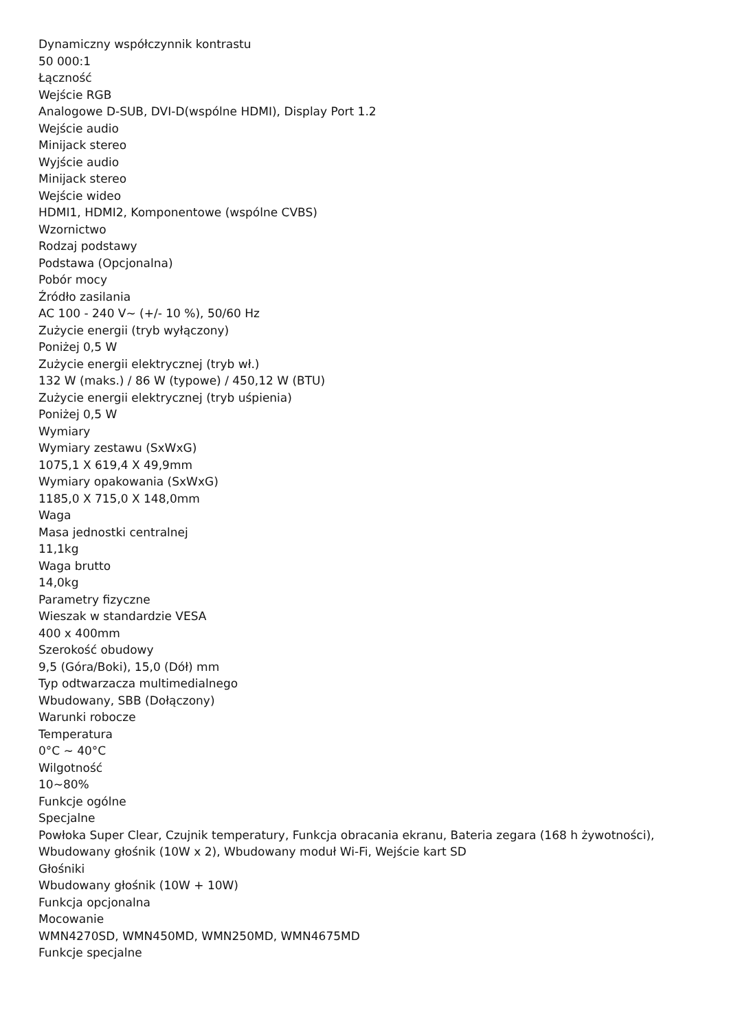Dynamiczny współczynnik kontrastu
50 000:1
Łączność
Wejście RGB
Analogowe D-SUB, DVI-D(wspólne HDMI), Display Port 1.2
Wejście audio
Minijack stereo
Wyjście audio
Minijack stereo
Wejście wideo
HDMI1, HDMI2, Komponentowe (wspólne CVBS)
Wzornictwo
Rodzaj podstawy
Podstawa (Opcjonalna)
Pobór mocy
Źródło zasilania
AC 100 - 240 V~ (+/- 10 %), 50/60 Hz
Zużycie energii (tryb wyłączony)
Poniżej 0,5 W
Zużycie energii elektrycznej (tryb wł.)
132 W (maks.) / 86 W (typowe) / 450,12 W (BTU)
Zużycie energii elektrycznej (tryb uśpienia)
Poniżej 0,5 W
Wymiary
Wymiary zestawu (SxWxG)
1075,1 X 619,4 X 49,9mm
Wymiary opakowania (SxWxG)
1185,0 X 715,0 X 148,0mm
Waga
Masa jednostki centralnej
11,1kg
Waga brutto
14,0kg
Parametry fizyczne
Wieszak w standardzie VESA
400 x 400mm
Szerokość obudowy
9,5 (Góra/Boki), 15,0 (Dół) mm
Typ odtwarzacza multimedialnego
Wbudowany, SBB (Dołączony)
Warunki robocze
Temperatura
0°C ~ 40°C
Wilgotność
10~80%
Funkcje ogólne
Specjalne
Powłoka Super Clear, Czujnik temperatury, Funkcja obracania ekranu, Bateria zegara (168 h żywotności), Wbudowany głośnik (10W x 2), Wbudowany moduł Wi-Fi, Wejście kart SD
Głośniki
Wbudowany głośnik (10W + 10W)
Funkcja opcjonalna
Mocowanie
WMN4270SD, WMN450MD, WMN250MD, WMN4675MD
Funkcje specjalne